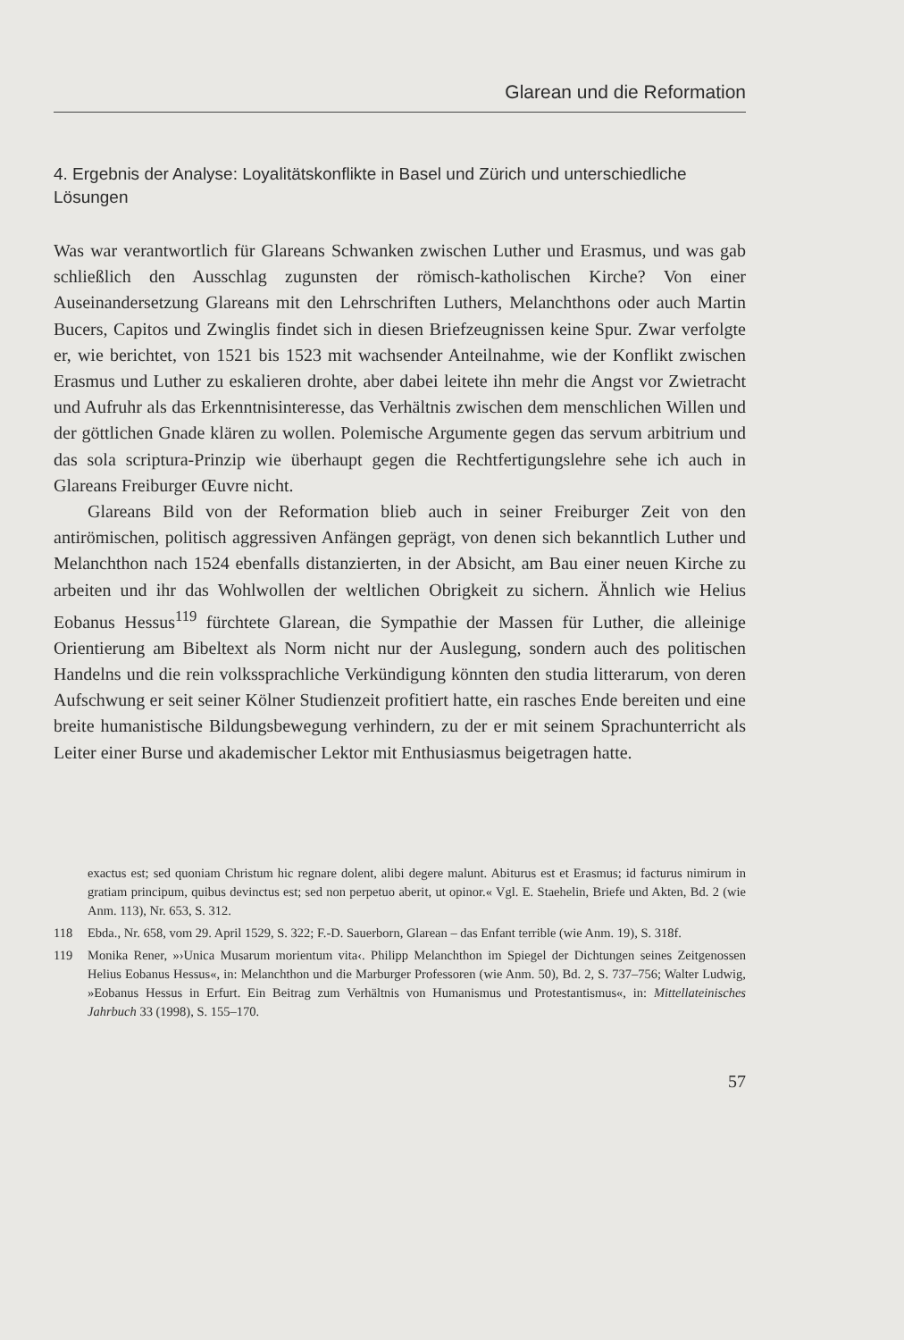Glarean und die Reformation
4. Ergebnis der Analyse: Loyalitätskonflikte in Basel und Zürich und unter­schiedliche Lösungen
Was war verantwortlich für Glareans Schwanken zwischen Luther und Erasmus, und was gab schließlich den Ausschlag zugunsten der römisch-katholischen Kirche? Von einer Auseinandersetzung Glareans mit den Lehr­schriften Luthers, Melanchthons oder auch Martin Bucers, Capitos und Zwinglis findet sich in diesen Briefzeugnissen keine Spur. Zwar verfolgte er, wie berichtet, von 1521 bis 1523 mit wachsender Anteilnahme, wie der Konflikt zwischen Erasmus und Luther zu eskalieren drohte, aber dabei lei­tete ihn mehr die Angst vor Zwietracht und Aufruhr als das Erkenntnisinte­resse, das Verhältnis zwischen dem menschlichen Willen und der göttlichen Gnade klären zu wollen. Polemische Argumente gegen das servum arbitrium und das sola scriptura-Prinzip wie überhaupt gegen die Rechtfertigungslehre sehe ich auch in Glareans Freiburger Œuvre nicht.
Glareans Bild von der Reformation blieb auch in seiner Freiburger Zeit von den antirömischen, politisch aggressiven Anfängen geprägt, von denen sich bekanntlich Luther und Melanchthon nach 1524 ebenfalls distanzierten, in der Absicht, am Bau einer neuen Kirche zu arbeiten und ihr das Wohl­wollen der weltlichen Obrigkeit zu sichern. Ähnlich wie Helius Eobanus Hessus<sup>119</sup> fürchtete Glarean, die Sympathie der Massen für Luther, die allei­nige Orientierung am Bibeltext als Norm nicht nur der Auslegung, sondern auch des politischen Handelns und die rein volkssprachliche Verkündigung könnten den studia litterarum, von deren Aufschwung er seit seiner Kölner Studienzeit profitiert hatte, ein rasches Ende bereiten und eine breite huma­nistische Bildungsbewegung verhindern, zu der er mit seinem Sprachunter­richt als Leiter einer Burse und akademischer Lektor mit Enthusiasmus bei­getragen hatte.
exactus est; sed quoniam Christum hic regnare dolent, alibi degere malunt. Abiturus est et Erasmus; id facturus nimirum in gratiam principum, quibus devinctus est; sed non perpe­tuo aberit, ut opinor.« Vgl. E. Staehelin, Briefe und Akten, Bd. 2 (wie Anm. 113), Nr. 653, S. 312.
118 Ebda., Nr. 658, vom 29. April 1529, S. 322; F.-D. Sauerborn, Glarean – das Enfant ter­rible (wie Anm. 19), S. 318f.
119 Monika Rener, »›Unica Musarum morientum vita‹. Philipp Melanchthon im Spiegel der Dichtungen seines Zeitgenossen Helius Eobanus Hessus«, in: Melanchthon und die Mar­burger Professoren (wie Anm. 50), Bd. 2, S. 737–756; Walter Ludwig, »Eobanus Hessus in Erfurt. Ein Beitrag zum Verhältnis von Humanismus und Protestantismus«, in: Mittel­lateinisches Jahrbuch 33 (1998), S. 155–170.
57